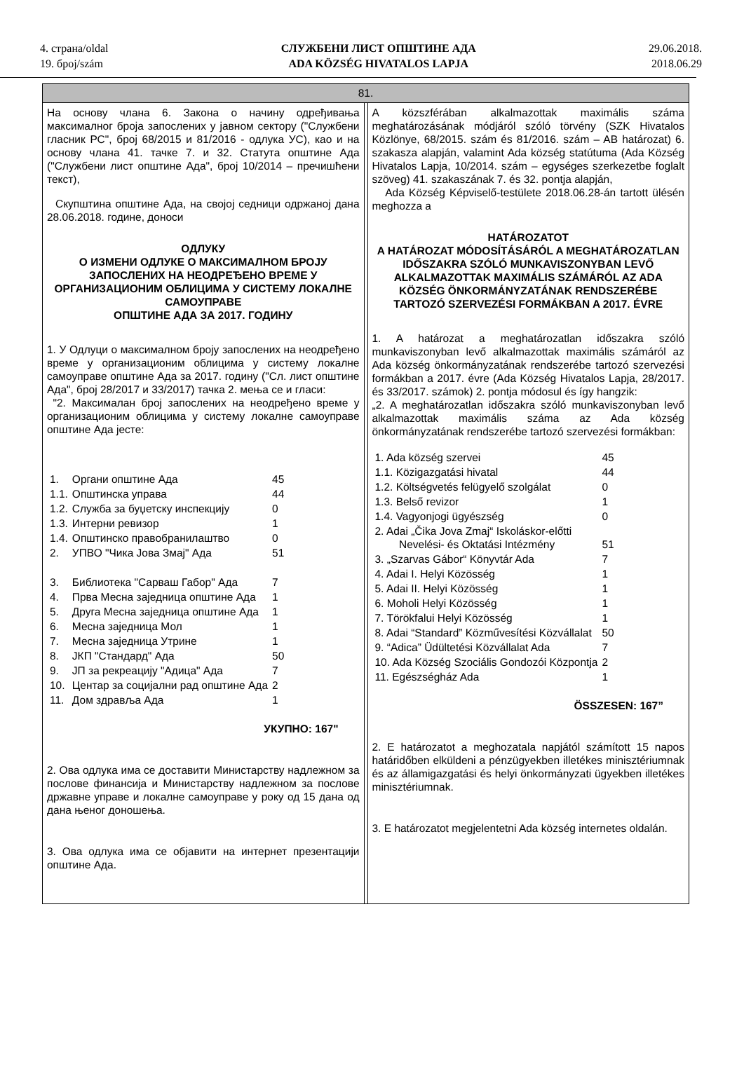4. страна/oldal
19. број/szám
СЛУЖБЕНИ ЛИСТ ОПШТИНЕ АДА
ADA KÖZSÉG HIVATALOS LAPJA
29.06.2018.
2018.06.29
81.
На основу члана 6. Закона о начину одређивања максималног броја запослених у јавном сектору ("Службени гласник РС", број 68/2015 и 81/2016 - одлука УС), као и на основу члана 41. тачке 7. и 32. Статута општине Ада ("Службени лист општине Ада", број 10/2014 – пречишћени текст),
Скупштина општине Ада, на својој седници одржаној дана 28.06.2018. године, доноси
ОДЛУКУ
О ИЗМЕНИ ОДЛУКЕ О МАКСИМАЛНОМ БРОЈУ ЗАПОСЛЕНИХ НА НЕОДРЕЂЕНО ВРЕМЕ У ОРГАНИЗАЦИОНИМ ОБЛИЦИМА У СИСТЕМУ ЛОКАЛНЕ САМОУПРАВЕ
ОПШТИНЕ АДА ЗА 2017. ГОДИНУ
1. У Одлуци о максималном броју запослених на неодређено време у организационим облицима у систему локалне самоуправе општине Ада за 2017. годину ("Сл. лист општине Ада", број 28/2017 и 33/2017) тачка 2. мења се и гласи:
"2. Максималан број запослених на неодређено време у организационим облицима у систему локалне самоуправе општине Ада јесте:
| 1. | Органи општине Ада | 45 |
| 1.1. | Општинска управа | 44 |
| 1.2. | Служба за буџетску инспекцију | 0 |
| 1.3. | Интерни ревизор | 1 |
| 1.4. | Општинско правобранилаштво | 0 |
| 2. | УПВО "Чика Јова Змај" Ада | 51 |
| 3. | Библиотека "Сарваш Габор" Ада | 7 |
| 4. | Прва Месна заједница општине Ада | 1 |
| 5. | Друга Месна заједница општине Ада | 1 |
| 6. | Месна заједница Мол | 1 |
| 7. | Месна заједница Утрине | 1 |
| 8. | ЈКП "Стандард" Ада | 50 |
| 9. | ЈП за рекреацију "Адица" Ада | 7 |
| 10. | Центар за социјални рад општине Ада | 2 |
| 11. | Дом здравља Ада | 1 |
УКУПНО: 167"
2. Ова одлука има се доставити Министарству надлежном за послове финансија и Министарству надлежном за послове државне управе и локалне самоуправе у року од 15 дана од дана њеног доношења.
3. Ова одлука има се објавити на интернет презентацији општине Ада.
A közszférában alkalmazottak maximális száma meghatározásának módjáról szóló törvény (SZK Hivatalos Közlönye, 68/2015. szám és 81/2016. szám – AB határozat) 6. szakasza alapján, valamint Ada község statútuma (Ada Község Hivatalos Lapja, 10/2014. szám – egységes szerkezetbe foglalt szöveg) 41. szakaszának 7. és 32. pontja alapján,
Ada Község Képviselő-testülete 2018.06.28-án tartott ülésén meghozza a
HATÁROZATOT
A HATÁROZAT MÓDOSÍTÁSÁRÓL A MEGHATÁROZATLAN IDŐSZAKRA SZÓLÓ MUNKAVISZONYBAN LEVŐ ALKALMAZOTTAK MAXIMÁLIS SZÁMÁRÓL AZ ADA KÖZSÉG ÖNKORMÁNYZATÁNAK RENDSZERÉBE TARTOZÓ SZERVEZÉSI FORMÁKBAN A 2017. ÉVRE
1. A határozat a meghatározatlan időszakra szóló munkaviszonyban levő alkalmazottak maximális számáról az Ada község önkormányzatának rendszerébe tartozó szervezési formákban a 2017. évre (Ada Község Hivatalos Lapja, 28/2017. és 33/2017. számok) 2. pontja módosul és így hangzik:
„2. A meghatározatlan időszakra szóló munkaviszonyban levő alkalmazottak maximális száma az Ada község önkormányzatának rendszerébe tartozó szervezési formákban:
| 1. Ada község szervei | 45 |
| 1.1. Közigazgatási hivatal | 44 |
| 1.2. Költségvetés felügyelő szolgálat | 0 |
| 1.3. Belső revizor | 1 |
| 1.4. Vagyonjogi ügyészség | 0 |
| 2. Adai „Čika Jova Zmaj“ Iskoláskor-előtti Nevelési- és Oktatási Intézmény | 51 |
| 3. „Szarvas Gábor“ Könyvtár Ada | 7 |
| 4. Adai I. Helyi Közösség | 1 |
| 5. Adai II. Helyi Közösség | 1 |
| 6. Moholi Helyi Közösség | 1 |
| 7. Törökfalui Helyi Közösség | 1 |
| 8. Adai “Standard” Közművesítési Közvállalat | 50 |
| 9. “Adica” Üdültetési Közvállalat Ada | 7 |
| 10. Ada Község Szociális Gondozói Központja | 2 |
| 11. Egészségház Ada | 1 |
ÖSSZESEN: 167”
2. E határozatot a meghozatala napjától számított 15 napos határidőben elküldeni a pénzügyekben illetékes minisztériumnak és az államigazgatási és helyi önkormányzati ügyekben illetékes minisztériumnak.
3. E határozatot megjelentetni Ada község internetes oldalán.